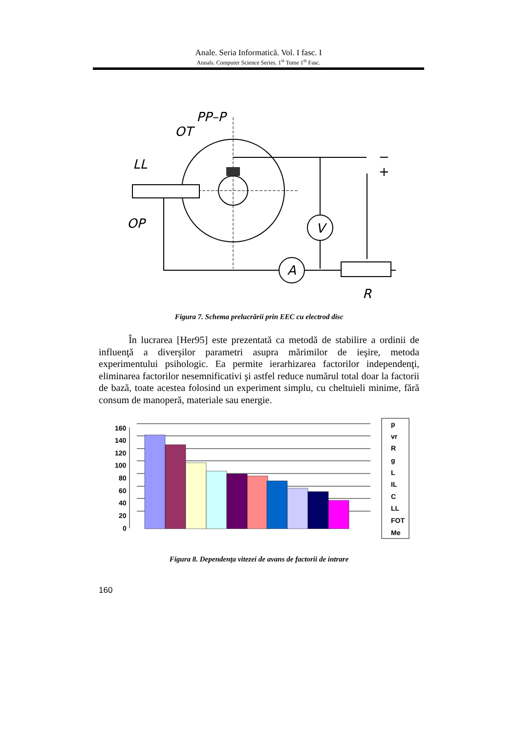Anale. Seria Informatică. Vol. I fasc. I
Annals. Computer Science Series. 1<sup>st</sup> Tome 1<sup>st</sup> Fasc.
V
A
LL
OT
PP–P
OP
R
−
+
Figura 7. Schema prelucrării prin EEC cu electrod disc
În lucrarea [Her95] este prezentată ca metodă de stabilire a ordinii de influenţă a diverşilor parametri asupra mărimilor de ieşire, metoda experimentului psihologic. Ea permite ierarhizarea factorilor independenţi, eliminarea factorilor nesemnificativi şi astfel reduce numărul total doar la factorii de bază, toate acestea folosind un experiment simplu, cu cheltuieli minime, fără consum de manoperă, materiale sau energie.
160
140
120
100
80
60
40
20
0
p
vr
R
g
L
IL
C
LL
FOT
Me
Figura 8. Dependenţa vitezei de avans de factorii de intrare
160